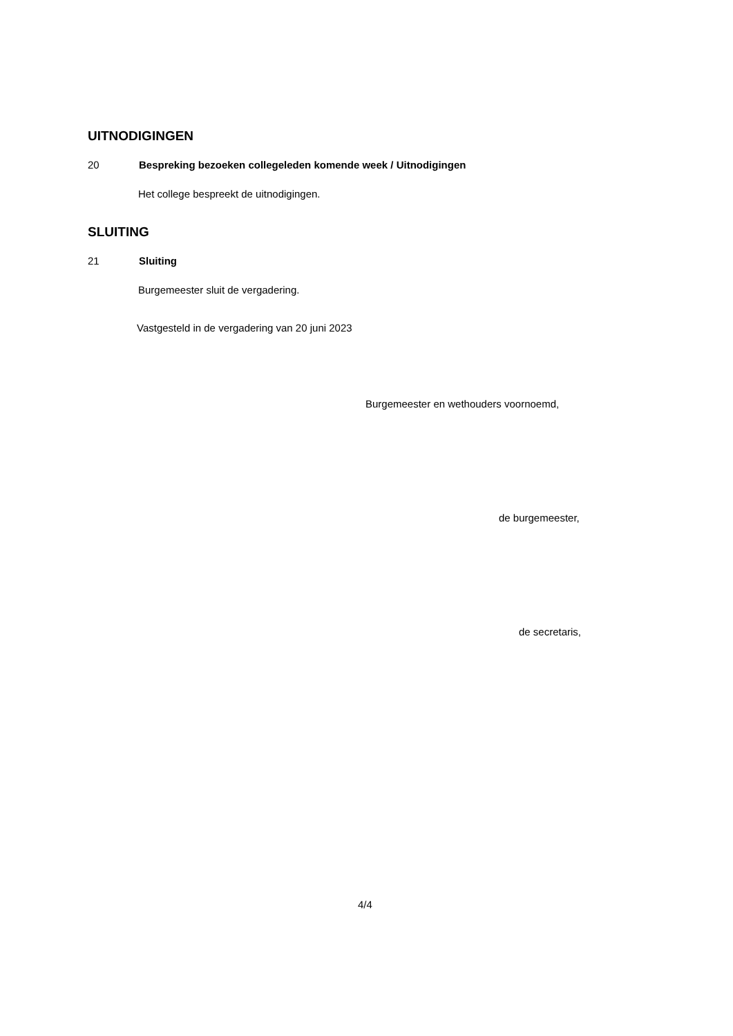UITNODIGINGEN
20 Bespreking bezoeken collegeleden komende week / Uitnodigingen
Het college bespreekt de uitnodigingen.
SLUITING
21 Sluiting
Burgemeester sluit de vergadering.
Vastgesteld in de vergadering van 20 juni 2023
Burgemeester en wethouders voornoemd,
de burgemeester,
de secretaris,
4/4